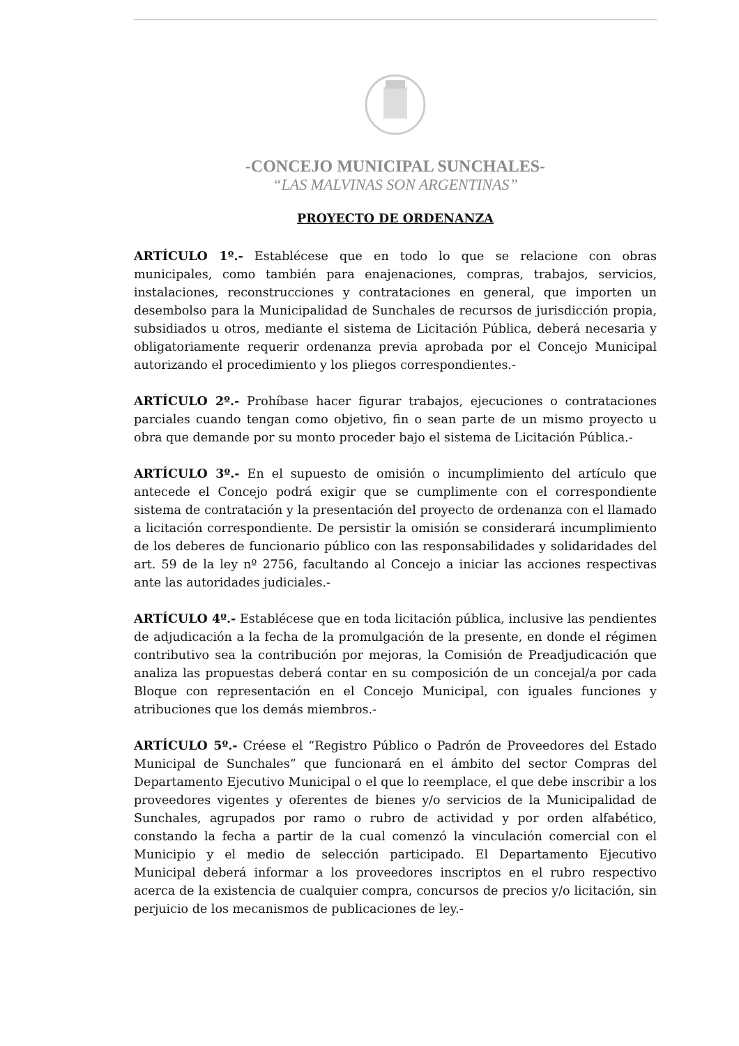-CONCEJO MUNICIPAL SUNCHALES-
“LAS MALVINAS SON ARGENTINAS”
PROYECTO DE ORDENANZA
ARTÍCULO 1º.- Establécese que en todo lo que se relacione con obras municipales, como también para enajenaciones, compras, trabajos, servicios, instalaciones, reconstrucciones y contrataciones en general, que importen un desembolso para la Municipalidad de Sunchales de recursos de jurisdicción propia, subsidiados u otros, mediante el sistema de Licitación Pública, deberá necesaria y obligatoriamente requerir ordenanza previa aprobada por el Concejo Municipal autorizando el procedimiento y los pliegos correspondientes.-
ARTÍCULO 2º.- Prohíbase hacer figurar trabajos, ejecuciones o contrataciones parciales cuando tengan como objetivo, fin o sean parte de un mismo proyecto u obra que demande por su monto proceder bajo el sistema de Licitación Pública.-
ARTÍCULO 3º.- En el supuesto de omisión o incumplimiento del artículo que antecede el Concejo podrá exigir que se cumplimente con el correspondiente sistema de contratación y la presentación del proyecto de ordenanza con el llamado a licitación correspondiente. De persistir la omisión se considerará incumplimiento de los deberes de funcionario público con las responsabilidades y solidaridades del art. 59 de la ley nº 2756, facultando al Concejo a iniciar las acciones respectivas ante las autoridades judiciales.-
ARTÍCULO 4º.- Establécese que en toda licitación pública, inclusive las pendientes de adjudicación a la fecha de la promulgación de la presente, en donde el régimen contributivo sea la contribución por mejoras, la Comisión de Preadjudicación que analiza las propuestas deberá contar en su composición de un concejal/a por cada Bloque con representación en el Concejo Municipal, con iguales funciones y atribuciones que los demás miembros.-
ARTÍCULO 5º.- Créese el “Registro Público o Padrón de Proveedores del Estado Municipal de Sunchales” que funcionará en el ámbito del sector Compras del Departamento Ejecutivo Municipal o el que lo reemplace, el que debe inscribir a los proveedores vigentes y oferentes de bienes y/o servicios de la Municipalidad de Sunchales, agrupados por ramo o rubro de actividad y por orden alfabético, constando la fecha a partir de la cual comenzó la vinculación comercial con el Municipio y el medio de selección participado. El Departamento Ejecutivo Municipal deberá informar a los proveedores inscriptos en el rubro respectivo acerca de la existencia de cualquier compra, concursos de precios y/o licitación, sin perjuicio de los mecanismos de publicaciones de ley.-